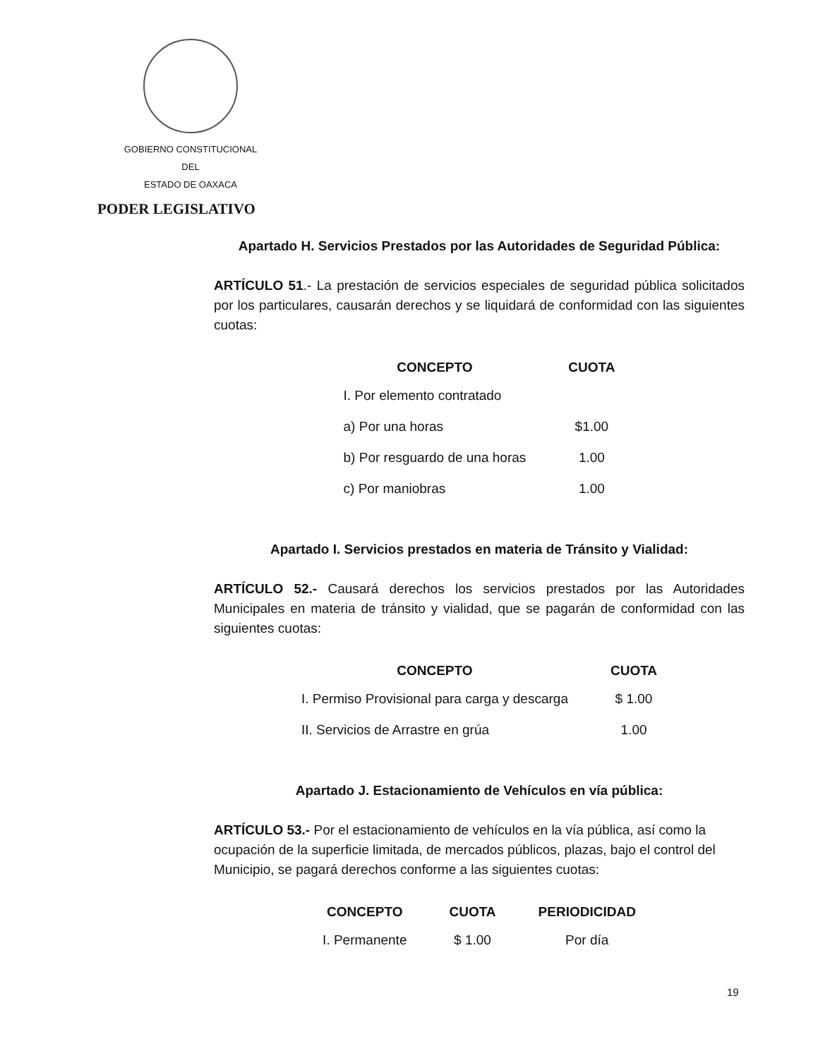GOBIERNO CONSTITUCIONAL
DEL
ESTADO DE OAXACA
PODER LEGISLATIVO
Apartado H. Servicios Prestados por las Autoridades de Seguridad Pública:
ARTÍCULO 51.- La prestación de servicios especiales de seguridad pública solicitados por los particulares, causarán derechos y se liquidará de conformidad con las siguientes cuotas:
| CONCEPTO | CUOTA |
| --- | --- |
| I. Por elemento contratado | |
| a) Por una horas | $1.00 |
| b) Por resguardo de una horas | 1.00 |
| c) Por maniobras | 1.00 |
Apartado I. Servicios prestados en materia de Tránsito y Vialidad:
ARTÍCULO 52.- Causará derechos los servicios prestados por las Autoridades Municipales en materia de tránsito y vialidad, que se pagarán de conformidad con las siguientes cuotas:
| CONCEPTO | CUOTA |
| --- | --- |
| I. Permiso Provisional para carga y descarga | $ 1.00 |
| II. Servicios de Arrastre en grúa | 1.00 |
Apartado J. Estacionamiento de Vehículos en vía pública:
ARTÍCULO 53.- Por el estacionamiento de vehículos en la vía pública, así como la ocupación de la superficie limitada, de mercados públicos, plazas, bajo el control del Municipio, se pagará derechos conforme a las siguientes cuotas:
| CONCEPTO | CUOTA | PERIODICIDAD |
| --- | --- | --- |
| I. Permanente | $ 1.00 | Por día |
19